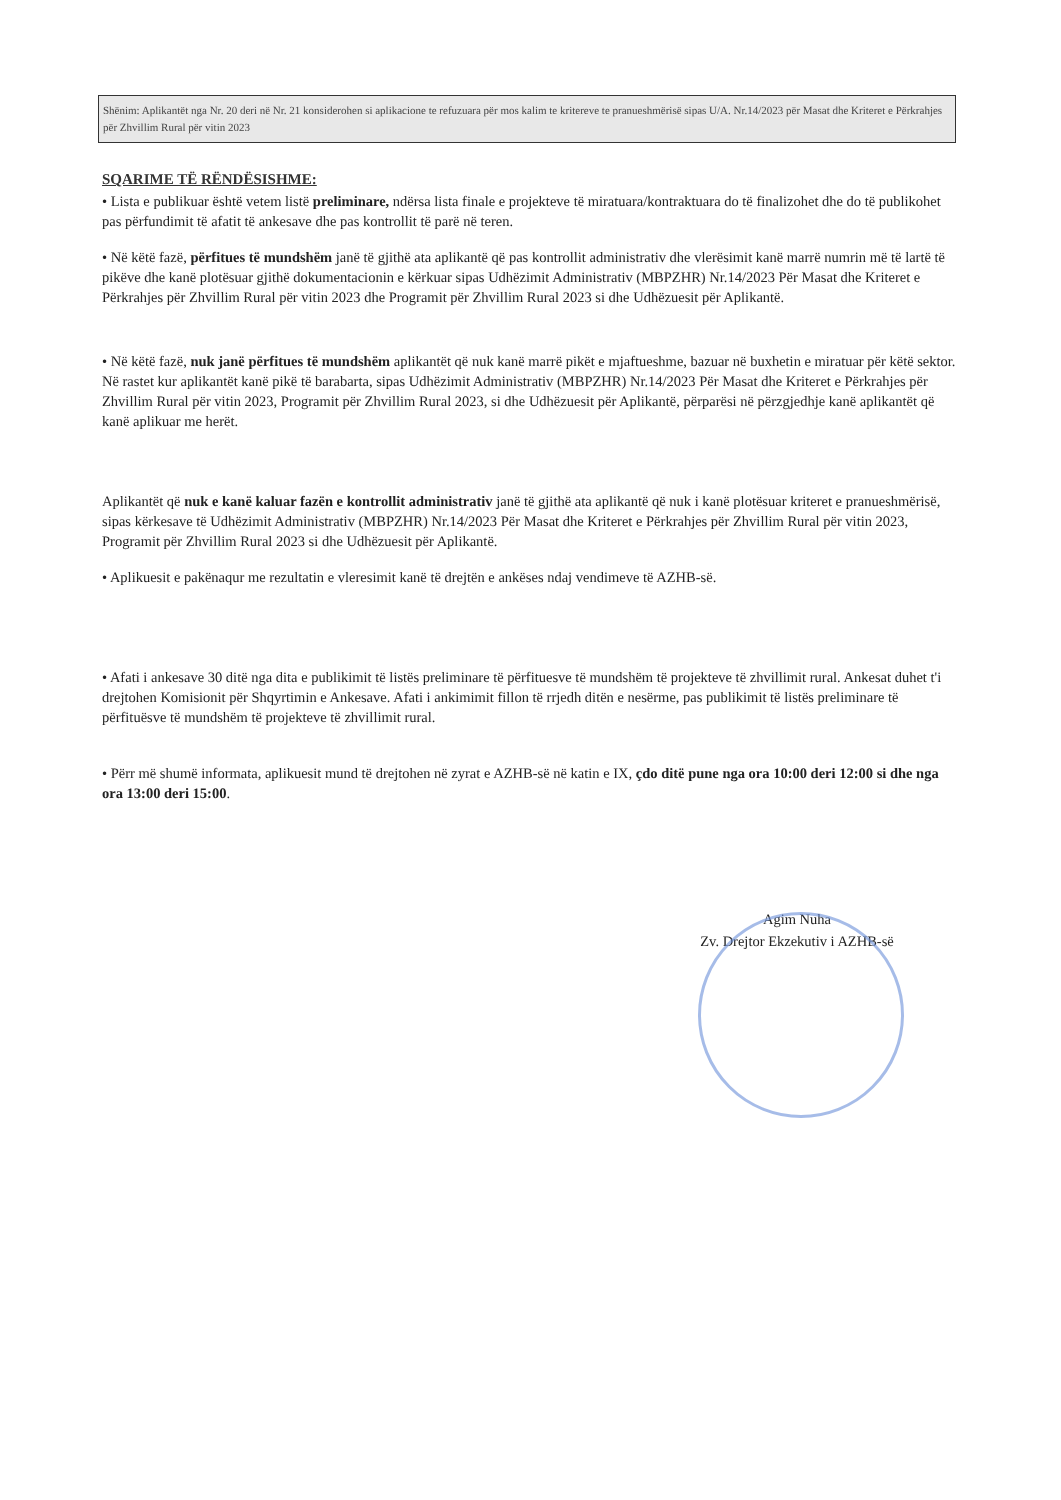Shënim: Aplikantët nga Nr. 20 deri në Nr. 21 konsiderohen si aplikacione te refuzuara për mos kalim te kritereve te pranueshmërisë sipas U/A. Nr.14/2023 për Masat dhe Kriteret e Përkrahjes për Zhvillim Rural për vitin 2023
SQARIME TË RËNDËSISHME:
• Lista e publikuar është vetem listë preliminare, ndërsa lista finale e projekteve të miratuara/kontraktuara do të finalizohet dhe do të publikohet pas përfundimit të afatit të ankesave dhe pas kontrollit të parë në teren.
• Në këtë fazë, përfitues të mundshëm janë të gjithë ata aplikantë që pas kontrollit administrativ dhe vlerësimit kanë marrë numrin më të lartë të pikëve dhe kanë plotësuar gjithë dokumentacionin e kërkuar sipas Udhëzimit Administrativ (MBPZHR) Nr.14/2023 Për Masat dhe Kriteret e Përkrahjes për Zhvillim Rural për vitin 2023 dhe Programit për Zhvillim Rural 2023 si dhe Udhëzuesit për Aplikantë.
• Në këtë fazë, nuk janë përfitues të mundshëm aplikantët që nuk kanë marrë pikët e mjaftueshme, bazuar në buxhetin e miratuar për këtë sektor. Në rastet kur aplikantët kanë pikë të barabarta, sipas Udhëzimit Administrativ (MBPZHR) Nr.14/2023 Për Masat dhe Kriteret e Përkrahjes për Zhvillim Rural për vitin 2023, Programit për Zhvillim Rural 2023, si dhe Udhëzuesit për Aplikantë, përparësi në përzgjedhje kanë aplikantët që kanë aplikuar me herët.
Aplikantët që nuk e kanë kaluar fazën e kontrollit administrativ janë të gjithë ata aplikantë që nuk i kanë plotësuar kriteret e pranueshmërisë, sipas kërkesave të Udhëzimit Administrativ (MBPZHR) Nr.14/2023 Për Masat dhe Kriteret e Përkrahjes për Zhvillim Rural për vitin 2023, Programit për Zhvillim Rural 2023 si dhe Udhëzuesit për Aplikantë.
• Aplikuesit e pakënaqur me rezultatin e vleresimit kanë të drejtën e ankëses ndaj vendimeve të AZHB-së.
• Afati i ankesave 30 ditë nga dita e publikimit të listës preliminare të përfituesve të mundshëm të projekteve të zhvillimit rural. Ankesat duhet t'i drejtohen Komisionit për Shqyrtimin e Ankesave. Afati i ankimimit fillon të rrjedh ditën e nesërme, pas publikimit të listës preliminare të përfituësve të mundshëm të projekteve të zhvillimit rural.
• Përr më shumë informata, aplikuesit mund të drejtohen në zyrat e AZHB-së në katin e IX, çdo ditë pune nga ora 10:00 deri 12:00 si dhe nga ora 13:00 deri 15:00.
Agim Nuha
Zv. Drejtor Ekzekutiv i AZHB-së